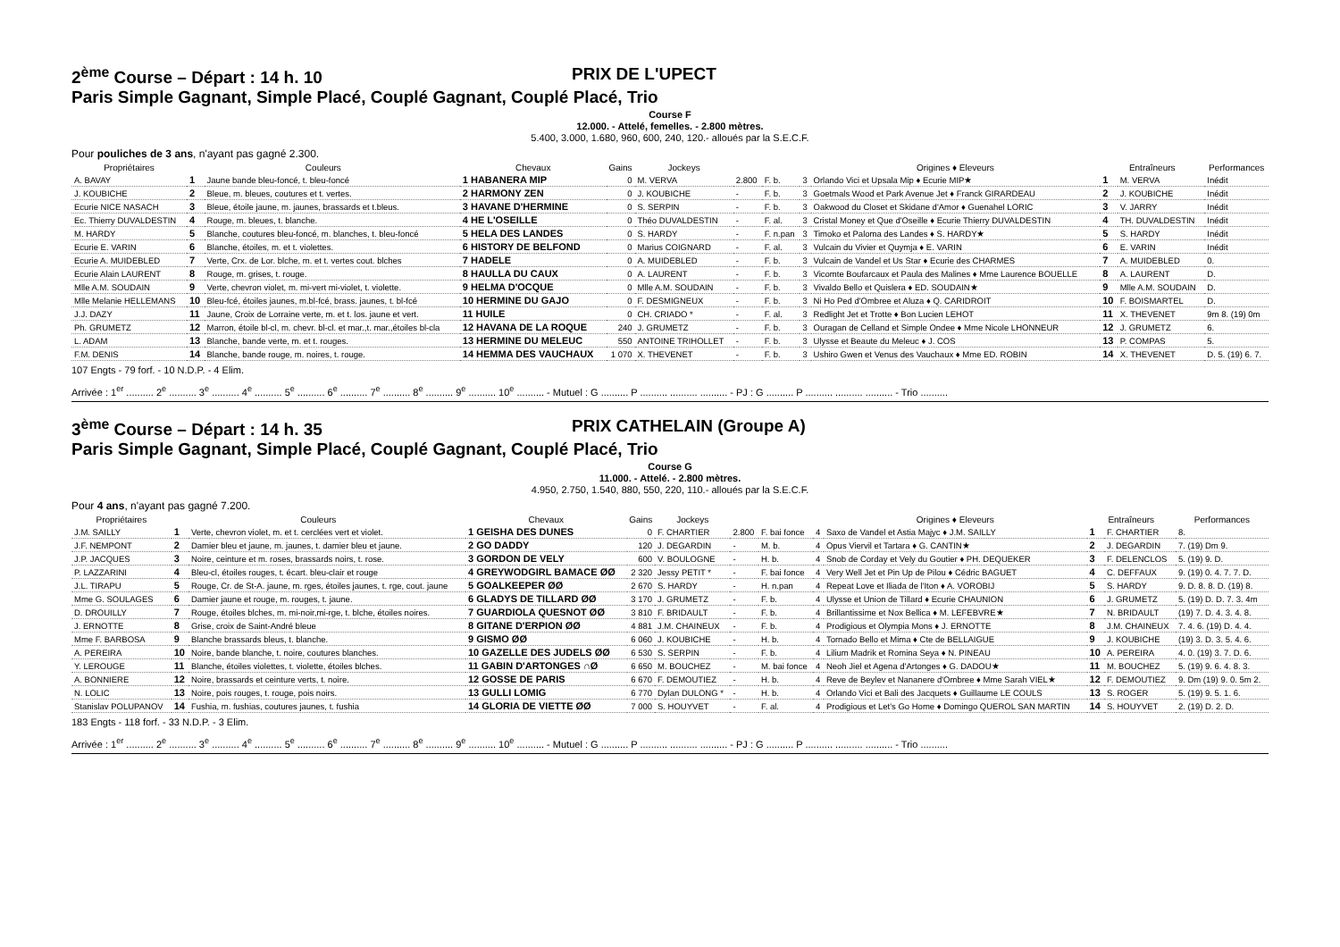2<sup>ème</sup> Course – Départ : 14 h. 10 PRIX DE L'UPECT
Paris Simple Gagnant, Simple Placé, Couplé Gagnant, Couplé Placé, Trio
Course F
12.000. - Attelé, femelles. - 2.800 mètres.
5.400, 3.000, 1.680, 960, 600, 240, 120.- alloués par la S.E.C.F.
Pour pouliches de 3 ans, n'ayant pas gagné 2.300.
| Propriétaires | Couleurs | | Chevaux | Gains | Jockeys | | | | Origines ♦ Eleveurs | Entraîneurs | | Performances |
| --- | --- | --- | --- | --- | --- | --- | --- | --- | --- | --- | --- | --- |
| A. BAVAY | 1 | Jaune bande bleu-foncé, t. bleu-foncé | 1 HABANERA MIP | 0 | M. VERVA | 2.800 | F. b. | 3 | Orlando Vici et Upsala Mip ♦ Ecurie MIP★ | 1 | M. VERVA | Inédit |
| J. KOUBICHE | 2 | Bleue, m. bleues, coutures et t. vertes. | 2 HARMONY ZEN | 0 | J. KOUBICHE | - | F. b. | 3 | Goetmals Wood et Park Avenue Jet ♦ Franck GIRARDEAU | 2 | J. KOUBICHE | Inédit |
| Ecurie NICE NASACH | 3 | Bleue, étoile jaune, m. jaunes, brassards et t.bleus. | 3 HAVANE D'HERMINE | 0 | S. SERPIN | - | F. b. | 3 | Oakwood du Closet et Skidane d'Amor ♦ Guenahel LORIC | 3 | V. JARRY | Inédit |
| Ec. Thierry DUVALDESTIN | 4 | Rouge, m. bleues, t. blanche. | 4 HE L'OSEILLE | 0 | Théo DUVALDESTIN | - | F. al. | 3 | Cristal Money et Que d'Oseille ♦ Ecurie Thierry DUVALDESTIN | 4 | TH. DUVALDESTIN | Inédit |
| M. HARDY | 5 | Blanche, coutures bleu-foncé, m. blanches, t. bleu-foncé | 5 HELA DES LANDES | 0 | S. HARDY | - | F. n.pan | 3 | Timoko et Paloma des Landes ♦ S. HARDY★ | 5 | S. HARDY | Inédit |
| Ecurie E. VARIN | 6 | Blanche, étoiles, m. et t. violettes. | 6 HISTORY DE BELFOND | 0 | Marius COIGNARD | - | F. al. | 3 | Vulcain du Vivier et Quymja ♦ E. VARIN | 6 | E. VARIN | Inédit |
| Ecurie A. MUIDEBLED | 7 | Verte, Crx. de Lor. blche, m. et t. vertes cout. blches | 7 HADELE | 0 | A. MUIDEBLED | - | F. b. | 3 | Vulcain de Vandel et Us Star ♦ Ecurie des CHARMES | 7 | A. MUIDEBLED | 0. |
| Ecurie Alain LAURENT | 8 | Rouge, m. grises, t. rouge. | 8 HAULLA DU CAUX | 0 | A. LAURENT | - | F. b. | 3 | Vicomte Boufarcaux et Paula des Malines ♦ Mme Laurence BOUELLE | 8 | A. LAURENT | D. |
| Mlle A.M. SOUDAIN | 9 | Verte, chevron violet, m. mi-vert mi-violet, t. violette. | 9 HELMA D'OCQUE | 0 | Mlle A.M. SOUDAIN | - | F. b. | 3 | Vivaldo Bello et Quislera ♦ ED. SOUDAIN★ | 9 | Mlle A.M. SOUDAIN | D. |
| Mlle Melanie HELLEMANS | 10 | Bleu-fcé, étoiles jaunes, m.bl-fcé, brass. jaunes, t. bl-fcé | 10 HERMINE DU GAJO | 0 | F. DESMIGNEUX | - | F. b. | 3 | Ni Ho Ped d'Ombree et Aluza ♦ Q. CARIDROIT | 10 | F. BOISMARTEL | D. |
| J.J. DAZY | 11 | Jaune, Croix de Lorraine verte, m. et t. los. jaune et vert. | 11 HUILE | 0 | CH. CRIADO * | - | F. al. | 3 | Redlight Jet et Trotte ♦ Bon Lucien LEHOT | 11 | X. THEVENET | 9m 8. (19) 0m |
| Ph. GRUMETZ | 12 | Marron, étoile bl-cl, m. chevr. bl-cl. et mar.,t. mar.,étoiles bl-cla | 12 HAVANA DE LA ROQUE | 240 | J. GRUMETZ | - | F. b. | 3 | Ouragan de Celland et Simple Ondee ♦ Mme Nicole LHONNEUR | 12 | J. GRUMETZ | 6. |
| L. ADAM | 13 | Blanche, bande verte, m. et t. rouges. | 13 HERMINE DU MELEUC | 550 | ANTOINE TRIHOLLET | - | F. b. | 3 | Ulysse et Beaute du Meleuc ♦ J. COS | 13 | P. COMPAS | 5. |
| F.M. DENIS | 14 | Blanche, bande rouge, m. noires, t. rouge. | 14 HEMMA DES VAUCHAUX | 1 070 | X. THEVENET | - | F. b. | 3 | Ushiro Gwen et Venus des Vauchaux ♦ Mme ED. ROBIN | 14 | X. THEVENET | D. 5. (19) 6. 7. |
107 Engts - 79 forf. - 10 N.D.P. - 4 Elim.
Arrivée : 1<sup>er</sup> .......... 2<sup>e</sup> .......... 3<sup>e</sup> .......... 4<sup>e</sup> .......... 5<sup>e</sup> .......... 6<sup>e</sup> .......... 7<sup>e</sup> .......... 8<sup>e</sup> .......... 9<sup>e</sup> .......... 10<sup>e</sup> .......... - Mutuel : G .......... P .......... .......... .......... - PJ : G .......... P .......... .......... .......... - Trio ..........
3<sup>ème</sup> Course – Départ : 14 h. 35 PRIX CATHELAIN (Groupe A)
Paris Simple Gagnant, Simple Placé, Couplé Gagnant, Couplé Placé, Trio
Course G
11.000. - Attelé. - 2.800 mètres.
4.950, 2.750, 1.540, 880, 550, 220, 110.- alloués par la S.E.C.F.
Pour 4 ans, n'ayant pas gagné 7.200.
| Propriétaires | Couleurs | | Chevaux | Gains | Jockeys | | | | Origines ♦ Eleveurs | Entraîneurs | | Performances |
| --- | --- | --- | --- | --- | --- | --- | --- | --- | --- | --- | --- | --- |
| J.M. SAILLY | 1 | Verte, chevron violet, m. et t. cerclées vert et violet. | 1 GEISHA DES DUNES | 0 | F. CHARTIER | 2.800 | F. bai fonce | 4 | Saxo de Vandel et Astia Majyc ♦ J.M. SAILLY | 1 | F. CHARTIER | 8. |
| J.F. NEMPONT | 2 | Damier bleu et jaune, m. jaunes, t. damier bleu et jaune. | 2 GO DADDY | 120 | J. DEGARDIN | - | M. b. | 4 | Opus Viervil et Tartara ♦ G. CANTIN★ | 2 | J. DEGARDIN | 7. (19) Dm 9. |
| J.P. JACQUES | 3 | Noire, ceinture et m. roses, brassards noirs, t. rose. | 3 GORDON DE VELY | 600 | V. BOULOGNE | - | H. b. | 4 | Snob de Corday et Vely du Goutier ♦ PH. DEQUEKER | 3 | F. DELENCLOS | 5. (19) 9. D. |
| P. LAZZARINI | 4 | Bleu-cl, étoiles rouges, t. écart. bleu-clair et rouge | 4 GREYWODGIRL BAMACE ØØ | 2 320 | Jessy PETIT * | - | F. bai fonce | 4 | Very Well Jet et Pin Up de Pilou ♦ Cédric BAGUET | 4 | C. DEFFAUX | 9. (19) 0. 4. 7. 7. D. |
| J.L. TIRAPU | 5 | Rouge, Cr. de St-A. jaune, m. rges, étoiles jaunes, t. rge, cout. jaune | 5 GOALKEEPER ØØ | 2 670 | S. HARDY | - | H. n.pan | 4 | Repeat Love et Iliada de l'Iton ♦ A. VOROBIJ | 5 | S. HARDY | 9. D. 8. 8. D. (19) 8. |
| Mme G. SOULAGES | 6 | Damier jaune et rouge, m. rouges, t. jaune. | 6 GLADYS DE TILLARD ØØ | 3 170 | J. GRUMETZ | - | F. b. | 4 | Ulysse et Union de Tillard ♦ Ecurie CHAUNION | 6 | J. GRUMETZ | 5. (19) D. D. 7. 3. 4m |
| D. DROUILLY | 7 | Rouge, étoiles blches, m. mi-noir,mi-rge, t. blche, étoiles noires. | 7 GUARDIOLA QUESNOT ØØ | 3 810 | F. BRIDAULT | - | F. b. | 4 | Brillantissime et Nox Bellica ♦ M. LEFEBVRE★ | 7 | N. BRIDAULT | (19) 7. D. 4. 3. 4. 8. |
| J. ERNOTTE | 8 | Grise, croix de Saint-André bleue | 8 GITANE D'ERPION ØØ | 4 881 | J.M. CHAINEUX | - | F. b. | 4 | Prodigious et Olympia Mons ♦ J. ERNOTTE | 8 | J.M. CHAINEUX | 7. 4. 6. (19) D. 4. 4. |
| Mme F. BARBOSA | 9 | Blanche brassards bleus, t. blanche. | 9 GISMO ØØ | 6 060 | J. KOUBICHE | - | H. b. | 4 | Tornado Bello et Mima ♦ Cte de BELLAIGUE | 9 | J. KOUBICHE | (19) 3. D. 3. 5. 4. 6. |
| A. PEREIRA | 10 | Noire, bande blanche, t. noire, coutures blanches. | 10 GAZELLE DES JUDELS ØØ | 6 530 | S. SERPIN | - | F. b. | 4 | Lilium Madrik et Romina Seya ♦ N. PINEAU | 10 | A. PEREIRA | 4. 0. (19) 3. 7. D. 6. |
| Y. LEROUGE | 11 | Blanche, étoiles violettes, t. violette, étoiles blches. | 11 GABIN D'ARTONGES ∩Ø | 6 650 | M. BOUCHEZ | - | M. bai fonce | 4 | Neoh Jiel et Agena d'Artonges ♦ G. DADOU★ | 11 | M. BOUCHEZ | 5. (19) 9. 6. 4. 8. 3. |
| A. BONNIERE | 12 | Noire, brassards et ceinture verts, t. noire. | 12 GOSSE DE PARIS | 6 670 | F. DEMOUTIEZ | - | H. b. | 4 | Reve de Beylev et Nananere d'Ombree ♦ Mme Sarah VIEL★ | 12 | F. DEMOUTIEZ | 9. Dm (19) 9. 0. 5m 2. |
| N. LOLIC | 13 | Noire, pois rouges, t. rouge, pois noirs. | 13 GULLI LOMIG | 6 770 | Dylan DULONG * | - | H. b. | 4 | Orlando Vici et Bali des Jacquets ♦ Guillaume LE COULS | 13 | S. ROGER | 5. (19) 9. 5. 1. 6. |
| Stanislav POLUPANOV | 14 | Fushia, m. fushias, coutures jaunes, t. fushia | 14 GLORIA DE VIETTE ØØ | 7 000 | S. HOUYVET | - | F. al. | 4 | Prodigious et Let's Go Home ♦ Domingo QUEROL SAN MARTIN | 14 | S. HOUYVET | 2. (19) D. 2. D. |
183 Engts - 118 forf. - 33 N.D.P. - 3 Elim.
Arrivée : 1<sup>er</sup> .......... 2<sup>e</sup> .......... 3<sup>e</sup> .......... 4<sup>e</sup> .......... 5<sup>e</sup> .......... 6<sup>e</sup> .......... 7<sup>e</sup> .......... 8<sup>e</sup> .......... 9<sup>e</sup> .......... 10<sup>e</sup> .......... - Mutuel : G .......... P .......... .......... .......... - PJ : G .......... P .......... .......... .......... - Trio ..........